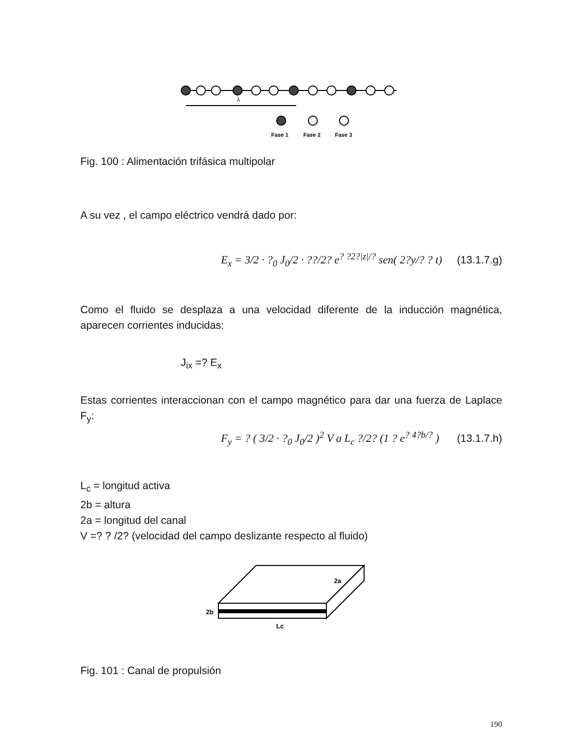λ
Fase 1
Fase 2
Fase 3
Fig. 100 : Alimentación trifásica multipolar
A su vez , el campo eléctrico vendrá dado por:
E<sub>x</sub> = 3/2 · ?<sub>0</sub> J<sub>0</sub>/2 · ??/2? e<sup>? ?2?|z|/?</sup> sen( 2?y/? ? t) (13.1.7.g)
Como el fluido se desplaza a una velocidad diferente de la inducción magnética, aparecen corrientes inducidas:
J<sub>ix</sub> =? E<sub>x</sub>
Estas corrientes interaccionan con el campo magnético para dar una fuerza de Laplace F<sub>y</sub>:
F<sub>y</sub> = ? ( 3/2 · ?<sub>0</sub> J<sub>0</sub>/2 )<sup>2</sup> V a L<sub>c</sub> ?/2? (1 ? e<sup>? 4?b/?</sup> ) (13.1.7.h)
L<sub>c</sub> = longitud activa
2b = altura
2a = longitud del canal
V =? ? /2? (velocidad del campo deslizante respecto al fluido)
2a
2b
Lc
Fig. 101 : Canal de propulsión
190